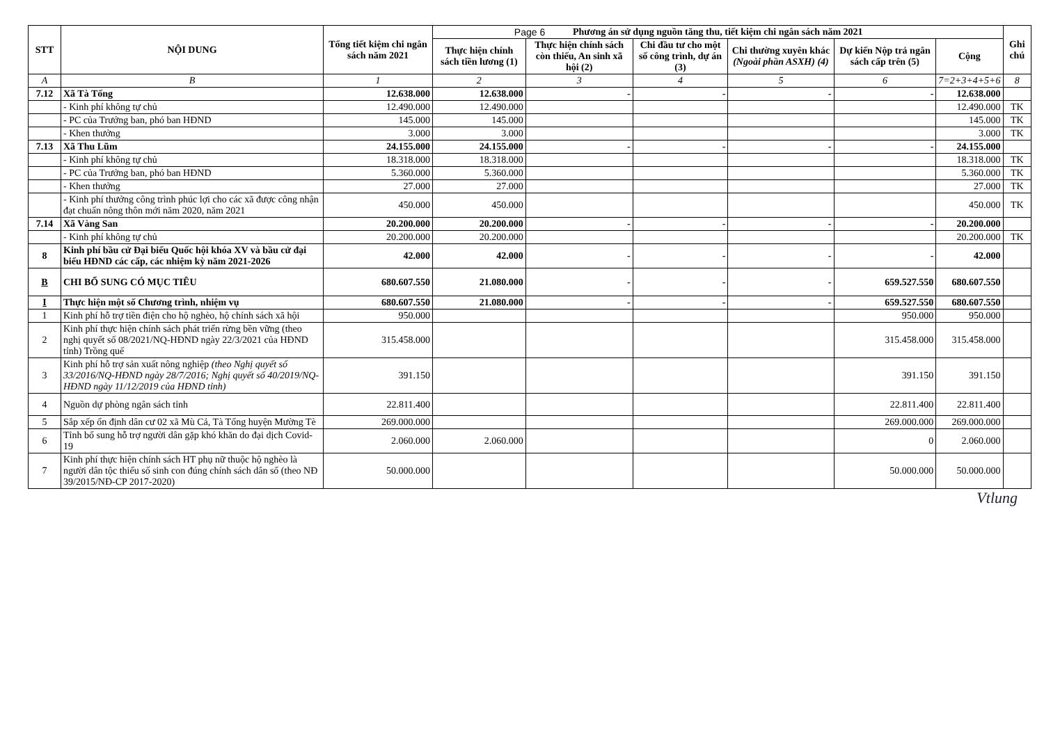Page 6
| STT | NỘI DUNG | Tổng tiết kiệm chi ngân sách năm 2021 | Phương án sử dụng nguồn tăng thu, tiết kiệm chi ngân sách năm 2021 | | | | | | Ghi chú |
| --- | --- | --- | --- | --- | --- | --- | --- | --- | --- |
| | | | Thực hiện chính sách tiền lương (1) | Thực hiện chính sách còn thiếu, An sinh xã hội (2) | Chi đầu tư cho một số công trình, dự án (3) | Chi thường xuyên khác (Ngoài phần ASXH) (4) | Dự kiến Nộp trả ngân sách cấp trên (5) | Cộng | |
| A | B | 1 | 2 | 3 | 4 | 5 | 6 | 7=2+3+4+5+6 | 8 |
| 7.12 | Xã Tà Tổng | 12.638.000 | 12.638.000 | - | - | - | - | 12.638.000 | |
| | - Kinh phí không tự chủ | 12.490.000 | 12.490.000 | | | | | 12.490.000 | TK |
| | - PC của Trưởng ban, phó ban HĐND | 145.000 | 145.000 | | | | | 145.000 | TK |
| | - Khen thưởng | 3.000 | 3.000 | | | | | 3.000 | TK |
| 7.13 | Xã Thu Lũm | 24.155.000 | 24.155.000 | - | - | - | - | 24.155.000 | |
| | - Kinh phí không tự chủ | 18.318.000 | 18.318.000 | | | | | 18.318.000 | TK |
| | - PC của Trưởng ban, phó ban HĐND | 5.360.000 | 5.360.000 | | | | | 5.360.000 | TK |
| | - Khen thưởng | 27.000 | 27.000 | | | | | 27.000 | TK |
| | - Kinh phí thưởng công trình phúc lợi cho các xã được công nhận đạt chuẩn nông thôn mới năm 2020, năm 2021 | 450.000 | 450.000 | | | | | 450.000 | TK |
| 7.14 | Xã Vàng San | 20.200.000 | 20.200.000 | - | - | - | - | 20.200.000 | |
| | - Kinh phí không tự chủ | 20.200.000 | 20.200.000 | | | | | 20.200.000 | TK |
| 8 | Kinh phí bầu cử Đại biểu Quốc hội khóa XV và bầu cử đại biểu HĐND các cấp, các nhiệm kỳ năm 2021-2026 | 42.000 | 42.000 | - | - | - | - | 42.000 | |
| B | CHI BỔ SUNG CÓ MỤC TIÊU | 680.607.550 | 21.080.000 | - | - | - | 659.527.550 | 680.607.550 | |
| I | Thực hiện một số Chương trình, nhiệm vụ | 680.607.550 | 21.080.000 | - | - | - | 659.527.550 | 680.607.550 | |
| 1 | Kinh phí hỗ trợ tiền điện cho hộ nghèo, hộ chính sách xã hội | 950.000 | | | | | 950.000 | 950.000 | |
| 2 | Kinh phí thực hiện chính sách phát triển rừng bền vững (theo nghị quyết số 08/2021/NQ-HĐND ngày 22/3/2021 của HĐND tỉnh) Trồng quế | 315.458.000 | | | | | 315.458.000 | 315.458.000 | |
| 3 | Kinh phí hỗ trợ sản xuất nông nghiệp (theo Nghị quyết số 33/2016/NQ-HĐND ngày 28/7/2016; Nghị quyết số 40/2019/NQ-HĐND ngày 11/12/2019 của HĐND tỉnh) | 391.150 | | | | | 391.150 | 391.150 | |
| 4 | Nguồn dự phòng ngân sách tỉnh | 22.811.400 | | | | | 22.811.400 | 22.811.400 | |
| 5 | Sắp xếp ổn định dân cư 02 xã Mù Cả, Tà Tổng huyện Mường Tè | 269.000.000 | | | | | 269.000.000 | 269.000.000 | |
| 6 | Tỉnh bổ sung hỗ trợ người dân gặp khó khăn do đại dịch Covid-19 | 2.060.000 | 2.060.000 | | | | 0 | 2.060.000 | |
| 7 | Kinh phí thực hiện chính sách HT phụ nữ thuộc hộ nghèo là người dân tộc thiểu số sinh con đúng chính sách dân số (theo NĐ 39/2015/NĐ-CP 2017-2020) | 50.000.000 | | | | | 50.000.000 | 50.000.000 | |
Vtlung